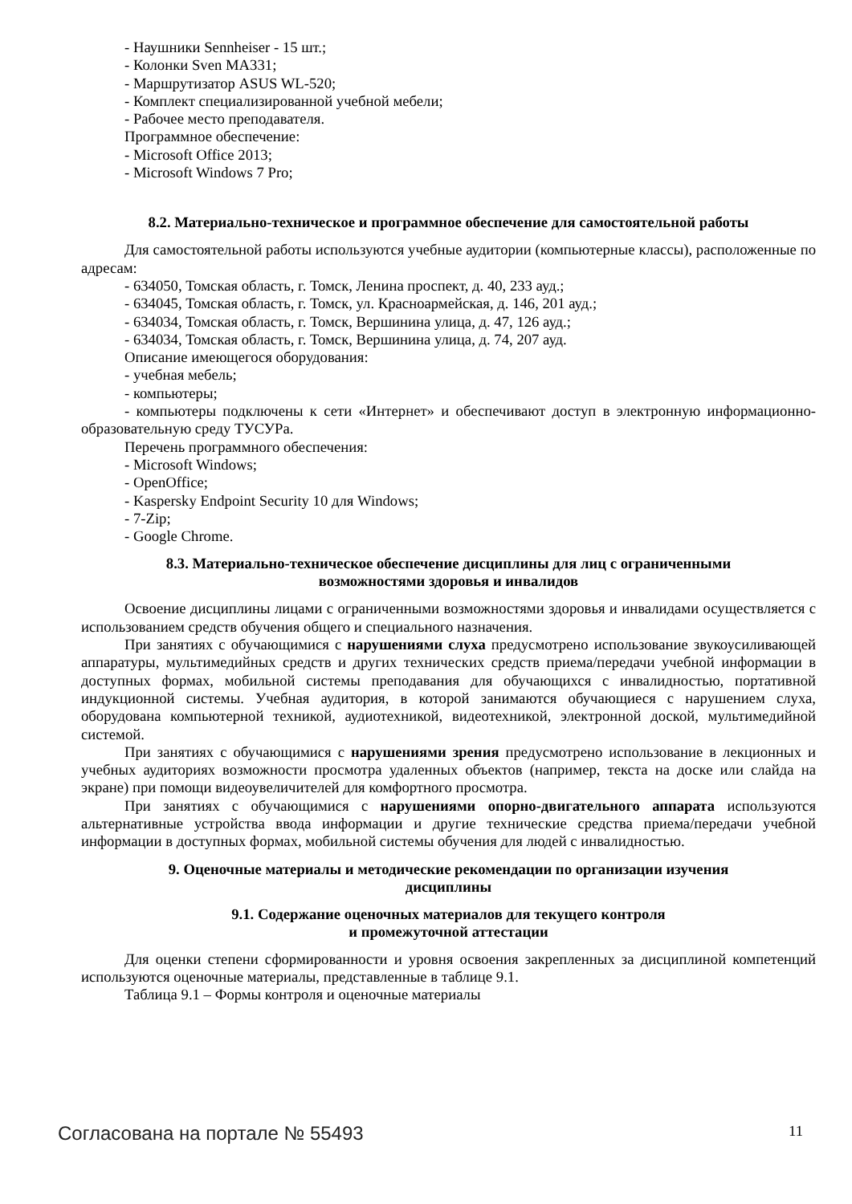- Наушники Sennheiser - 15 шт.;
- Колонки Sven MA331;
- Маршрутизатор ASUS WL-520;
- Комплект специализированной учебной мебели;
- Рабочее место преподавателя.
Программное обеспечение:
- Microsoft Office 2013;
- Microsoft Windows 7 Pro;
8.2. Материально-техническое и программное обеспечение для самостоятельной работы
Для самостоятельной работы используются учебные аудитории (компьютерные классы), расположенные по адресам:
- 634050, Томская область, г. Томск, Ленина проспект, д. 40, 233 ауд.;
- 634045, Томская область, г. Томск, ул. Красноармейская, д. 146, 201 ауд.;
- 634034, Томская область, г. Томск, Вершинина улица, д. 47, 126 ауд.;
- 634034, Томская область, г. Томск, Вершинина улица, д. 74, 207 ауд.
Описание имеющегося оборудования:
- учебная мебель;
- компьютеры;
- компьютеры подключены к сети «Интернет» и обеспечивают доступ в электронную информационно-образовательную среду ТУСУРа.
Перечень программного обеспечения:
- Microsoft Windows;
- OpenOffice;
- Kaspersky Endpoint Security 10 для Windows;
- 7-Zip;
- Google Chrome.
8.3. Материально-техническое обеспечение дисциплины для лиц с ограниченными
возможностями здоровья и инвалидов
Освоение дисциплины лицами с ограниченными возможностями здоровья и инвалидами осуществляется с использованием средств обучения общего и специального назначения.
При занятиях с обучающимися с нарушениями слуха предусмотрено использование звукоусиливающей аппаратуры, мультимедийных средств и других технических средств приема/передачи учебной информации в доступных формах, мобильной системы преподавания для обучающихся с инвалидностью, портативной индукционной системы. Учебная аудитория, в которой занимаются обучающиеся с нарушением слуха, оборудована компьютерной техникой, аудиотехникой, видеотехникой, электронной доской, мультимедийной системой.
При занятиях с обучающимися с нарушениями зрения предусмотрено использование в лекционных и учебных аудиториях возможности просмотра удаленных объектов (например, текста на доске или слайда на экране) при помощи видеоувеличителей для комфортного просмотра.
При занятиях с обучающимися с нарушениями опорно-двигательного аппарата используются альтернативные устройства ввода информации и другие технические средства приема/передачи учебной информации в доступных формах, мобильной системы обучения для людей с инвалидностью.
9. Оценочные материалы и методические рекомендации по организации изучения
дисциплины
9.1. Содержание оценочных материалов для текущего контроля
и промежуточной аттестации
Для оценки степени сформированности и уровня освоения закрепленных за дисциплиной компетенций используются оценочные материалы, представленные в таблице 9.1.
Таблица 9.1 – Формы контроля и оценочные материалы
Согласована на портале № 55493 11